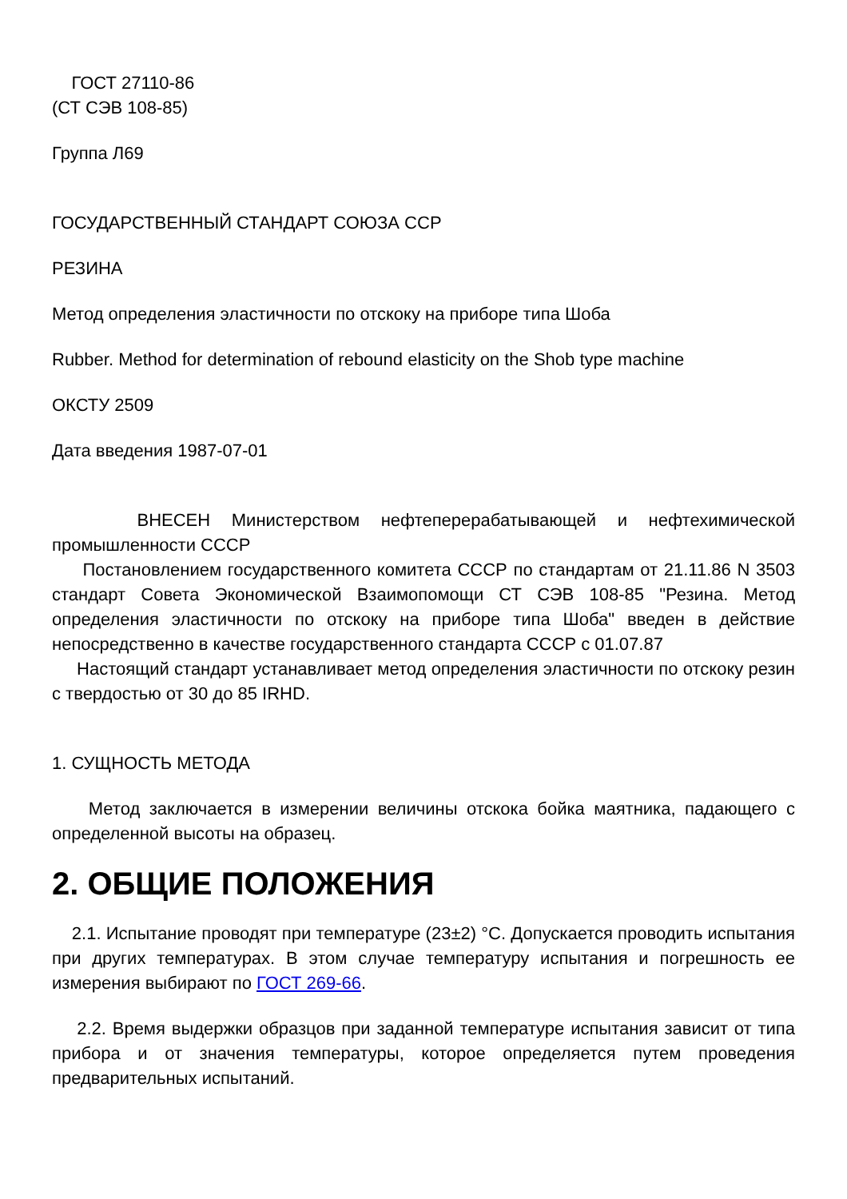ГОСТ 27110-86
(СТ СЭВ 108-85)
Группа Л69
ГОСУДАРСТВЕННЫЙ СТАНДАРТ СОЮЗА ССР
РЕЗИНА
Метод определения эластичности по отскоку на приборе типа Шоба
Rubber. Method for determination of rebound elasticity on the Shob type machine
ОКСТУ 2509
Дата введения 1987-07-01
ВНЕСЕН Министерством нефтеперерабатывающей и нефтехимической промышленности СССР
Постановлением государственного комитета СССР по стандартам от 21.11.86 N 3503 стандарт Совета Экономической Взаимопомощи СТ СЭВ 108-85 "Резина. Метод определения эластичности по отскоку на приборе типа Шоба" введен в действие непосредственно в качестве государственного стандарта СССР с 01.07.87
Настоящий стандарт устанавливает метод определения эластичности по отскоку резин с твердостью от 30 до 85 IRHD.
1. СУЩНОСТЬ МЕТОДА
Метод заключается в измерении величины отскока бойка маятника, падающего с определенной высоты на образец.
2. ОБЩИЕ ПОЛОЖЕНИЯ
2.1. Испытание проводят при температуре (23±2) °С. Допускается проводить испытания при других температурах. В этом случае температуру испытания и погрешность ее измерения выбирают по ГОСТ 269-66.
2.2. Время выдержки образцов при заданной температуре испытания зависит от типа прибора и от значения температуры, которое определяется путем проведения предварительных испытаний.